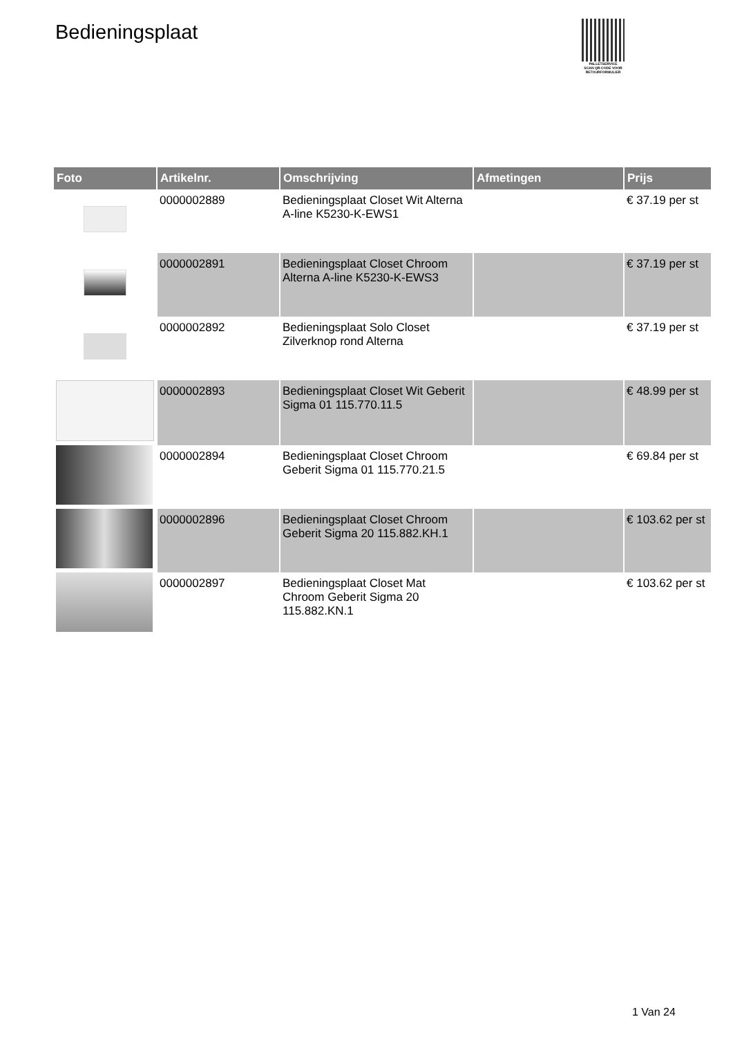Bedieningsplaat
PALLETSERVICE
SCAN QR-CODE VOOR RETOURFORMULIER
| Foto | Artikelnr. | Omschrijving | Afmetingen | Prijs |
| --- | --- | --- | --- | --- |
| | 0000002889 | Bedieningsplaat Closet Wit Alterna A-line K5230-K-EWS1 | | € 37.19 per st |
| | 0000002891 | Bedieningsplaat Closet Chroom Alterna A-line K5230-K-EWS3 | | € 37.19 per st |
| | 0000002892 | Bedieningsplaat Solo Closet Zilverknop rond Alterna | | € 37.19 per st |
| | 0000002893 | Bedieningsplaat Closet Wit Geberit Sigma 01 115.770.11.5 | | € 48.99 per st |
| | 0000002894 | Bedieningsplaat Closet Chroom Geberit Sigma 01 115.770.21.5 | | € 69.84 per st |
| | 0000002896 | Bedieningsplaat Closet Chroom Geberit Sigma 20 115.882.KH.1 | | € 103.62 per st |
| | 0000002897 | Bedieningsplaat Closet Mat Chroom Geberit Sigma 20 115.882.KN.1 | | € 103.62 per st |
1 Van 24